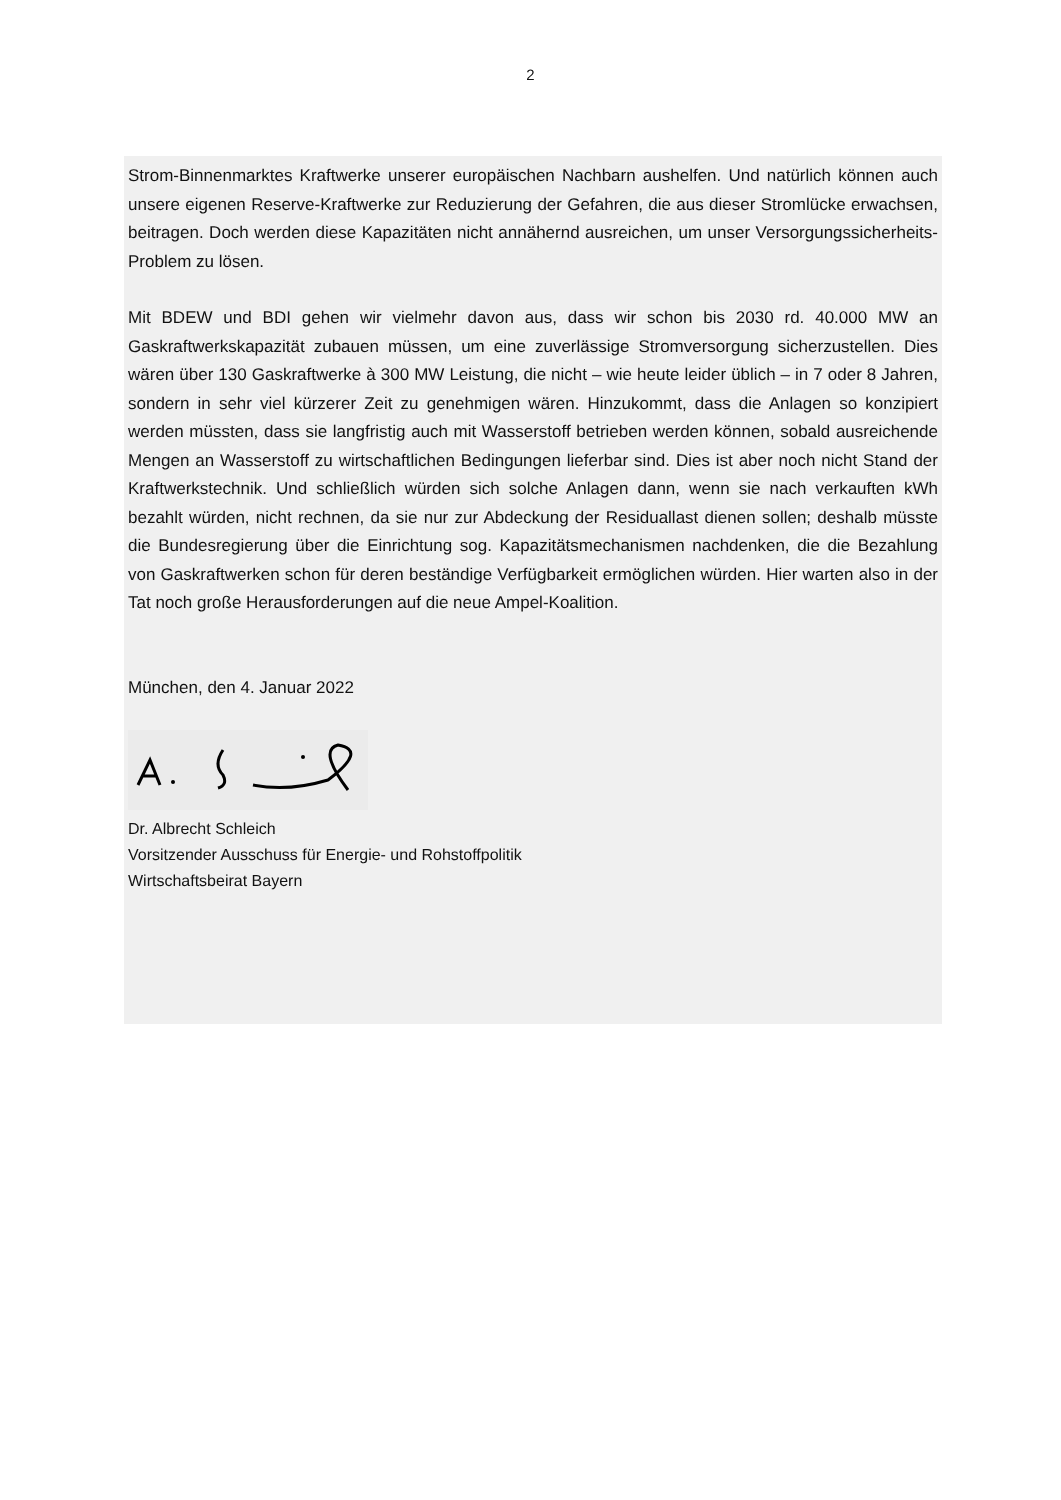2
Strom-Binnenmarktes Kraftwerke unserer europäischen Nachbarn aushelfen. Und natürlich können auch unsere eigenen Reserve-Kraftwerke zur Reduzierung der Gefahren, die aus dieser Stromlücke erwachsen, beitragen. Doch werden diese Kapazitäten nicht annähernd ausreichen, um unser Versorgungssicherheits-Problem zu lösen.
Mit BDEW und BDI gehen wir vielmehr davon aus, dass wir schon bis 2030 rd. 40.000 MW an Gaskraftwerkskapazität zubauen müssen, um eine zuverlässige Stromversorgung sicherzustellen. Dies wären über 130 Gaskraftwerke à 300 MW Leistung, die nicht – wie heute leider üblich – in 7 oder 8 Jahren, sondern in sehr viel kürzerer Zeit zu genehmigen wären. Hinzukommt, dass die Anlagen so konzipiert werden müssten, dass sie langfristig auch mit Wasserstoff betrieben werden können, sobald ausreichende Mengen an Wasserstoff zu wirtschaftlichen Bedingungen lieferbar sind. Dies ist aber noch nicht Stand der Kraftwerkstechnik. Und schließlich würden sich solche Anlagen dann, wenn sie nach verkauften kWh bezahlt würden, nicht rechnen, da sie nur zur Abdeckung der Residuallast dienen sollen; deshalb müsste die Bundesregierung über die Einrichtung sog. Kapazitätsmechanismen nachdenken, die die Bezahlung von Gaskraftwerken schon für deren beständige Verfügbarkeit ermöglichen würden. Hier warten also in der Tat noch große Herausforderungen auf die neue Ampel-Koalition.
München, den 4. Januar 2022
Dr. Albrecht Schleich
Vorsitzender Ausschuss für Energie- und Rohstoffpolitik
Wirtschaftsbeirat Bayern